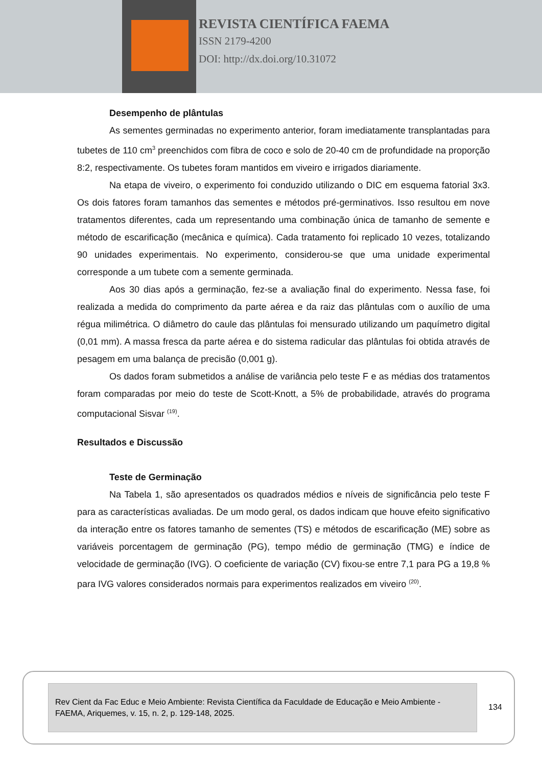REVISTA CIENTÍFICA FAEMA
ISSN 2179-4200
DOI: http://dx.doi.org/10.31072
Desempenho de plântulas
As sementes germinadas no experimento anterior, foram imediatamente transplantadas para tubetes de 110 cm<sup>3</sup> preenchidos com fibra de coco e solo de 20-40 cm de profundidade na proporção 8:2, respectivamente. Os tubetes foram mantidos em viveiro e irrigados diariamente.
Na etapa de viveiro, o experimento foi conduzido utilizando o DIC em esquema fatorial 3x3. Os dois fatores foram tamanhos das sementes e métodos pré-germinativos. Isso resultou em nove tratamentos diferentes, cada um representando uma combinação única de tamanho de semente e método de escarificação (mecânica e química). Cada tratamento foi replicado 10 vezes, totalizando 90 unidades experimentais. No experimento, considerou-se que uma unidade experimental corresponde a um tubete com a semente germinada.
Aos 30 dias após a germinação, fez-se a avaliação final do experimento. Nessa fase, foi realizada a medida do comprimento da parte aérea e da raiz das plântulas com o auxílio de uma régua milimétrica. O diâmetro do caule das plântulas foi mensurado utilizando um paquímetro digital (0,01 mm). A massa fresca da parte aérea e do sistema radicular das plântulas foi obtida através de pesagem em uma balança de precisão (0,001 g).
Os dados foram submetidos a análise de variância pelo teste F e as médias dos tratamentos foram comparadas por meio do teste de Scott-Knott, a 5% de probabilidade, através do programa computacional Sisvar <sup>(19)</sup>.
Resultados e Discussão
Teste de Germinação
Na Tabela 1, são apresentados os quadrados médios e níveis de significância pelo teste F para as características avaliadas. De um modo geral, os dados indicam que houve efeito significativo da interação entre os fatores tamanho de sementes (TS) e métodos de escarificação (ME) sobre as variáveis porcentagem de germinação (PG), tempo médio de germinação (TMG) e índice de velocidade de germinação (IVG). O coeficiente de variação (CV) fixou-se entre 7,1 para PG a 19,8 % para IVG valores considerados normais para experimentos realizados em viveiro <sup>(20)</sup>.
Rev Cient da Fac Educ e Meio Ambiente: Revista Científica da Faculdade de Educação e Meio Ambiente - FAEMA, Ariquemes, v. 15, n. 2, p. 129-148, 2025.
134